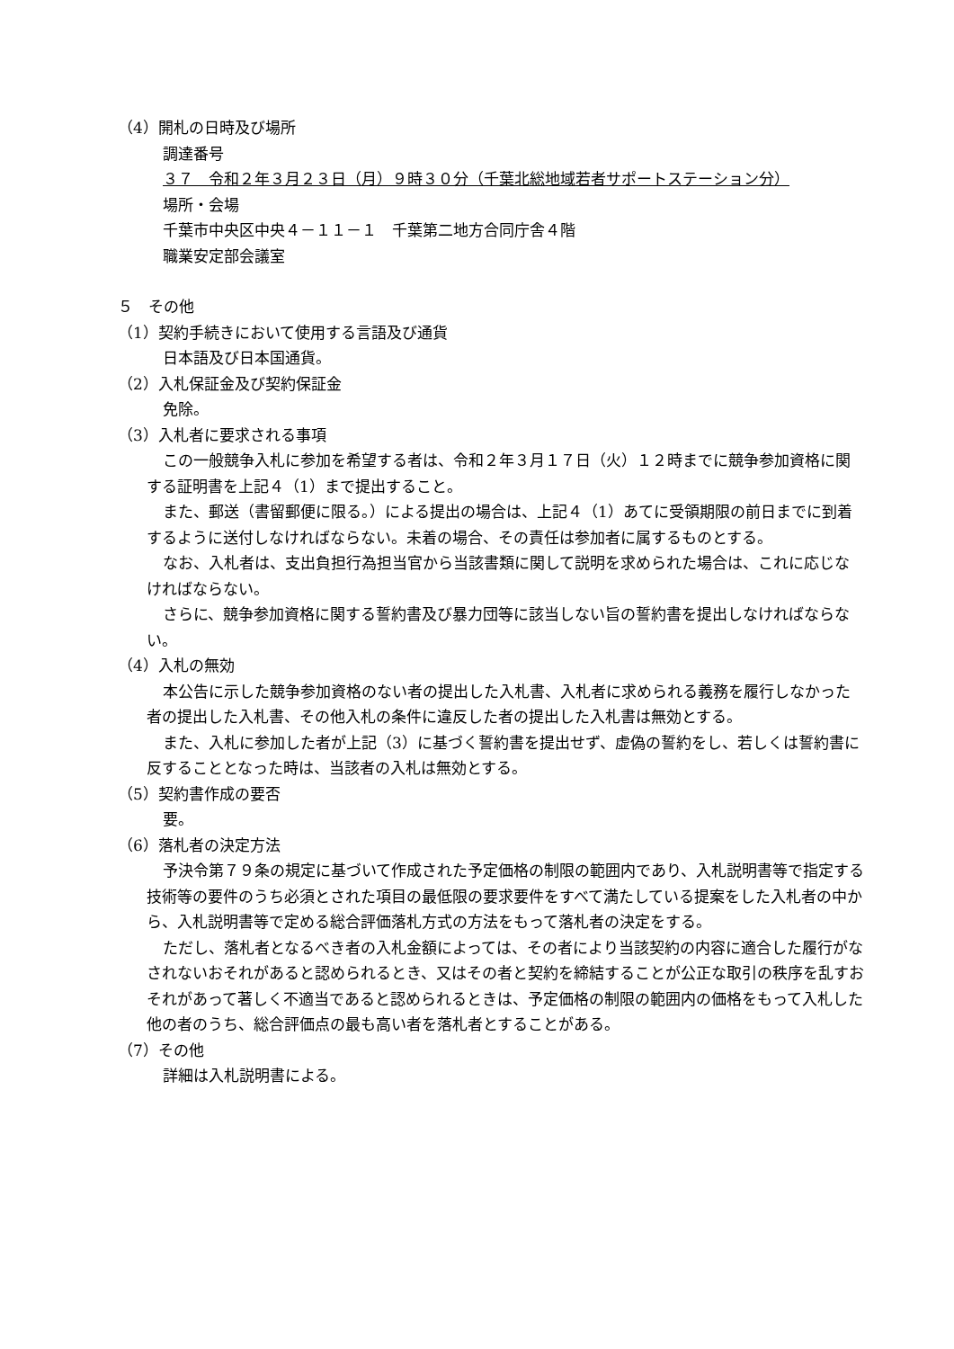（4）開札の日時及び場所
調達番号
３７　令和２年３月２３日（月）９時３０分（千葉北総地域若者サポートステーション分）
場所・会場
千葉市中央区中央４－１１－１　千葉第二地方合同庁舎４階
職業安定部会議室
５　その他
（1）契約手続きにおいて使用する言語及び通貨
日本語及び日本国通貨。
（2）入札保証金及び契約保証金
免除。
（3）入札者に要求される事項
この一般競争入札に参加を希望する者は、令和２年３月１７日（火）１２時までに競争参加資格に関する証明書を上記４（1）まで提出すること。
また、郵送（書留郵便に限る。）による提出の場合は、上記４（1）あてに受領期限の前日までに到着するように送付しなければならない。未着の場合、その責任は参加者に属するものとする。
なお、入札者は、支出負担行為担当官から当該書類に関して説明を求められた場合は、これに応じなければならない。
さらに、競争参加資格に関する誓約書及び暴力団等に該当しない旨の誓約書を提出しなければならない。
（4）入札の無効
本公告に示した競争参加資格のない者の提出した入札書、入札者に求められる義務を履行しなかった者の提出した入札書、その他入札の条件に違反した者の提出した入札書は無効とする。
また、入札に参加した者が上記（3）に基づく誓約書を提出せず、虚偽の誓約をし、若しくは誓約書に反することとなった時は、当該者の入札は無効とする。
（5）契約書作成の要否
要。
（6）落札者の決定方法
予決令第７９条の規定に基づいて作成された予定価格の制限の範囲内であり、入札説明書等で指定する技術等の要件のうち必須とされた項目の最低限の要求要件をすべて満たしている提案をした入札者の中から、入札説明書等で定める総合評価落札方式の方法をもって落札者の決定をする。
ただし、落札者となるべき者の入札金額によっては、その者により当該契約の内容に適合した履行がなされないおそれがあると認められるとき、又はその者と契約を締結することが公正な取引の秩序を乱すおそれがあって著しく不適当であると認められるときは、予定価格の制限の範囲内の価格をもって入札した他の者のうち、総合評価点の最も高い者を落札者とすることがある。
（7）その他
詳細は入札説明書による。